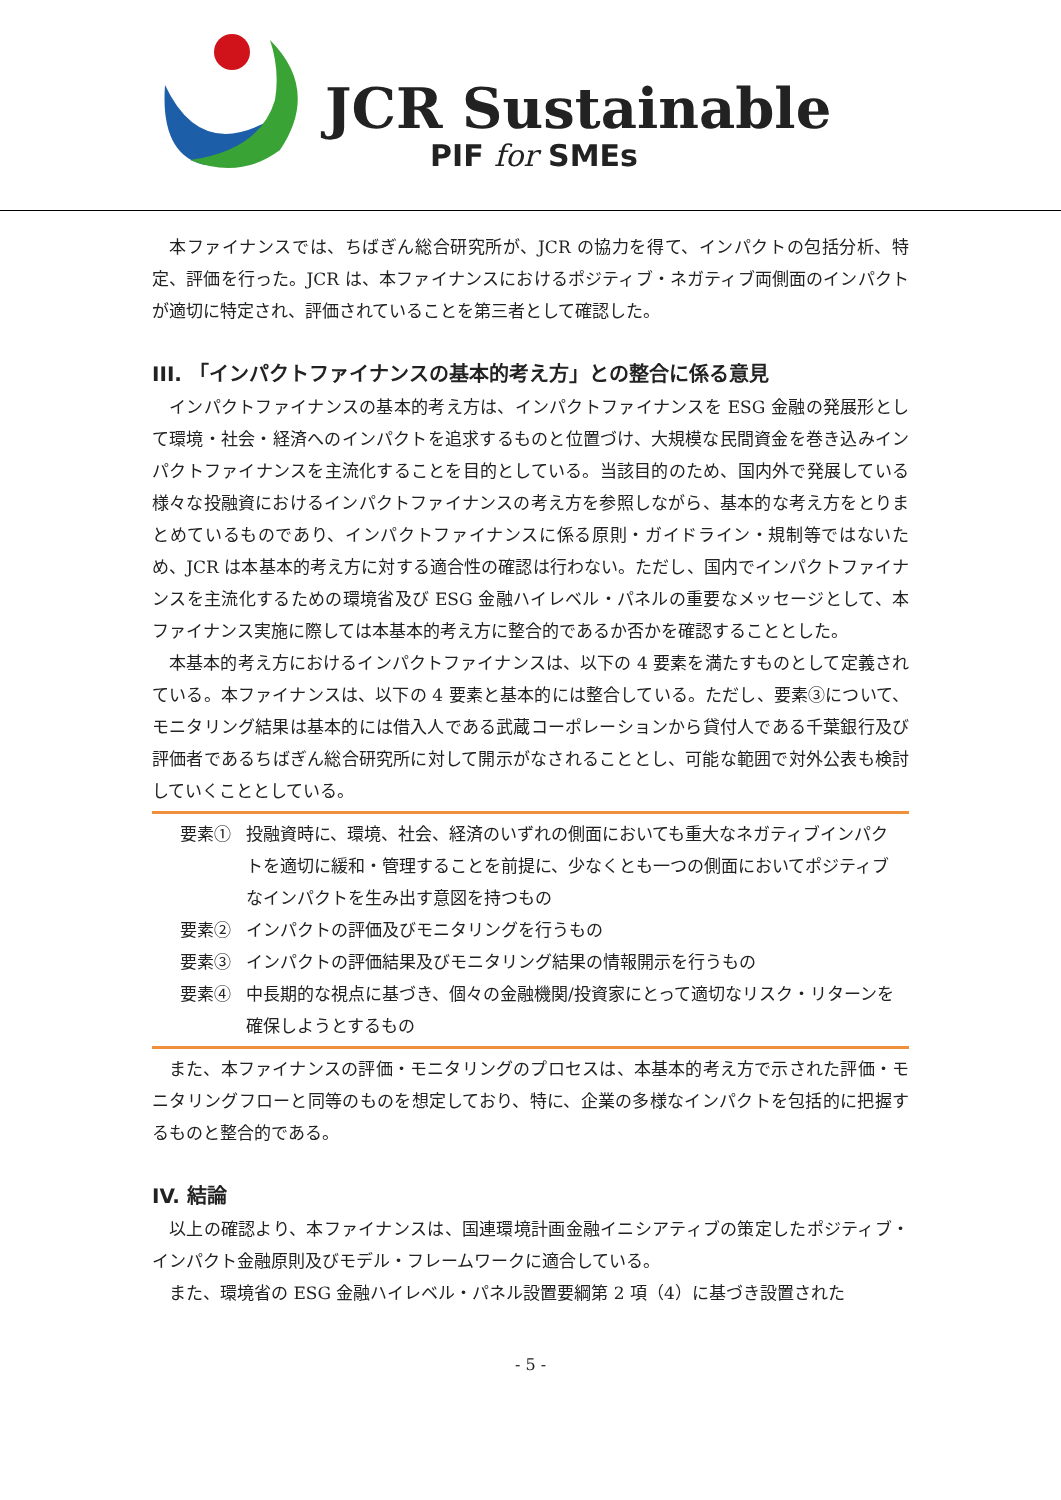JCR Sustainable
PIF for SMEs
本ファイナンスでは、ちばぎん総合研究所が、JCR の協力を得て、インパクトの包括分析、特定、評価を行った。JCR は、本ファイナンスにおけるポジティブ・ネガティブ両側面のインパクトが適切に特定され、評価されていることを第三者として確認した。
III. 「インパクトファイナンスの基本的考え方」との整合に係る意見
インパクトファイナンスの基本的考え方は、インパクトファイナンスを ESG 金融の発展形として環境・社会・経済へのインパクトを追求するものと位置づけ、大規模な民間資金を巻き込みインパクトファイナンスを主流化することを目的としている。当該目的のため、国内外で発展している様々な投融資におけるインパクトファイナンスの考え方を参照しながら、基本的な考え方をとりまとめているものであり、インパクトファイナンスに係る原則・ガイドライン・規制等ではないため、JCR は本基本的考え方に対する適合性の確認は行わない。ただし、国内でインパクトファイナンスを主流化するための環境省及び ESG 金融ハイレベル・パネルの重要なメッセージとして、本ファイナンス実施に際しては本基本的考え方に整合的であるか否かを確認することとした。
本基本的考え方におけるインパクトファイナンスは、以下の 4 要素を満たすものとして定義されている。本ファイナンスは、以下の 4 要素と基本的には整合している。ただし、要素③について、モニタリング結果は基本的には借入人である武蔵コーポレーションから貸付人である千葉銀行及び評価者であるちばぎん総合研究所に対して開示がなされることとし、可能な範囲で対外公表も検討していくこととしている。
要素① 投融資時に、環境、社会、経済のいずれの側面においても重大なネガティブインパクトを適切に緩和・管理することを前提に、少なくとも一つの側面においてポジティブなインパクトを生み出す意図を持つもの
要素② インパクトの評価及びモニタリングを行うもの
要素③ インパクトの評価結果及びモニタリング結果の情報開示を行うもの
要素④ 中長期的な視点に基づき、個々の金融機関/投資家にとって適切なリスク・リターンを確保しようとするもの
また、本ファイナンスの評価・モニタリングのプロセスは、本基本的考え方で示された評価・モニタリングフローと同等のものを想定しており、特に、企業の多様なインパクトを包括的に把握するものと整合的である。
IV. 結論
以上の確認より、本ファイナンスは、国連環境計画金融イニシアティブの策定したポジティブ・インパクト金融原則及びモデル・フレームワークに適合している。
また、環境省の ESG 金融ハイレベル・パネル設置要綱第 2 項（4）に基づき設置された
- 5 -